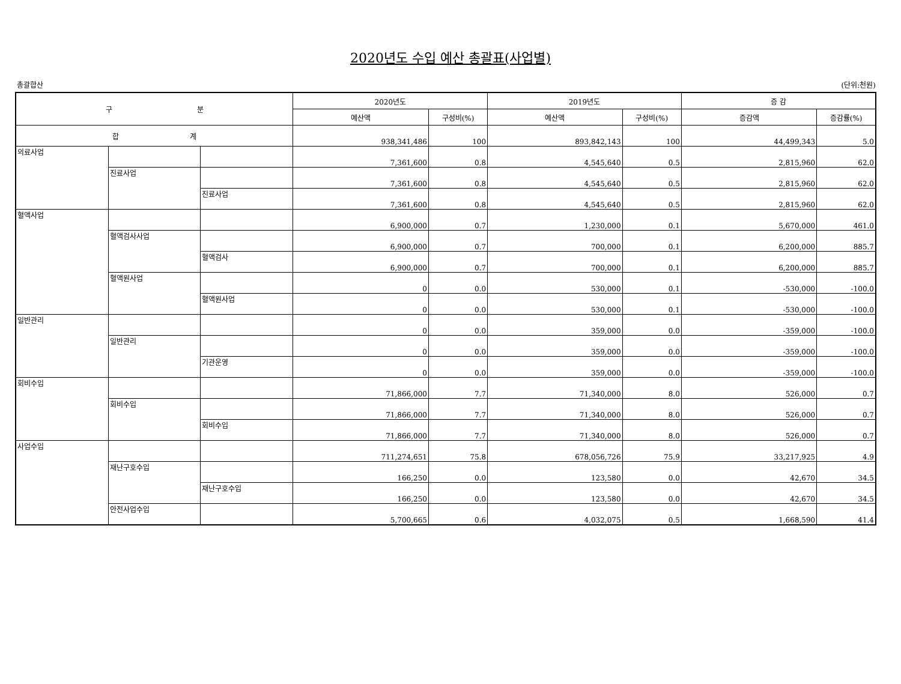2020년도 수입 예산 총괄표(사업별)
총괄합산 (단위:천원)
| 구 분 | | | 2020년도 | | 2019년도 | | 증 감 | |
| --- | --- | --- | --- | --- | --- | --- | --- | --- |
| | | | 예산액 | 구성비(%) | 예산액 | 구성비(%) | 증감액 | 증감률(%) |
| 합 계 | | | 938,341,486 | 100 | 893,842,143 | 100 | 44,499,343 | 5.0 |
| 의료사업 | | | 7,361,600 | 0.8 | 4,545,640 | 0.5 | 2,815,960 | 62.0 |
| | 진료사업 | | 7,361,600 | 0.8 | 4,545,640 | 0.5 | 2,815,960 | 62.0 |
| | | 진료사업 | 7,361,600 | 0.8 | 4,545,640 | 0.5 | 2,815,960 | 62.0 |
| 혈액사업 | | | 6,900,000 | 0.7 | 1,230,000 | 0.1 | 5,670,000 | 461.0 |
| | 혈액검사사업 | | 6,900,000 | 0.7 | 700,000 | 0.1 | 6,200,000 | 885.7 |
| | | 혈액검사 | 6,900,000 | 0.7 | 700,000 | 0.1 | 6,200,000 | 885.7 |
| | 혈액원사업 | | 0 | 0.0 | 530,000 | 0.1 | -530,000 | -100.0 |
| | | 혈액원사업 | 0 | 0.0 | 530,000 | 0.1 | -530,000 | -100.0 |
| 일반관리 | | | 0 | 0.0 | 359,000 | 0.0 | -359,000 | -100.0 |
| | 일반관리 | | 0 | 0.0 | 359,000 | 0.0 | -359,000 | -100.0 |
| | | 기관운영 | 0 | 0.0 | 359,000 | 0.0 | -359,000 | -100.0 |
| 회비수입 | | | 71,866,000 | 7.7 | 71,340,000 | 8.0 | 526,000 | 0.7 |
| | 회비수입 | | 71,866,000 | 7.7 | 71,340,000 | 8.0 | 526,000 | 0.7 |
| | | 회비수입 | 71,866,000 | 7.7 | 71,340,000 | 8.0 | 526,000 | 0.7 |
| 사업수입 | | | 711,274,651 | 75.8 | 678,056,726 | 75.9 | 33,217,925 | 4.9 |
| | 재난구호수입 | | 166,250 | 0.0 | 123,580 | 0.0 | 42,670 | 34.5 |
| | | 재난구호수입 | 166,250 | 0.0 | 123,580 | 0.0 | 42,670 | 34.5 |
| | 안전사업수입 | | 5,700,665 | 0.6 | 4,032,075 | 0.5 | 1,668,590 | 41.4 |